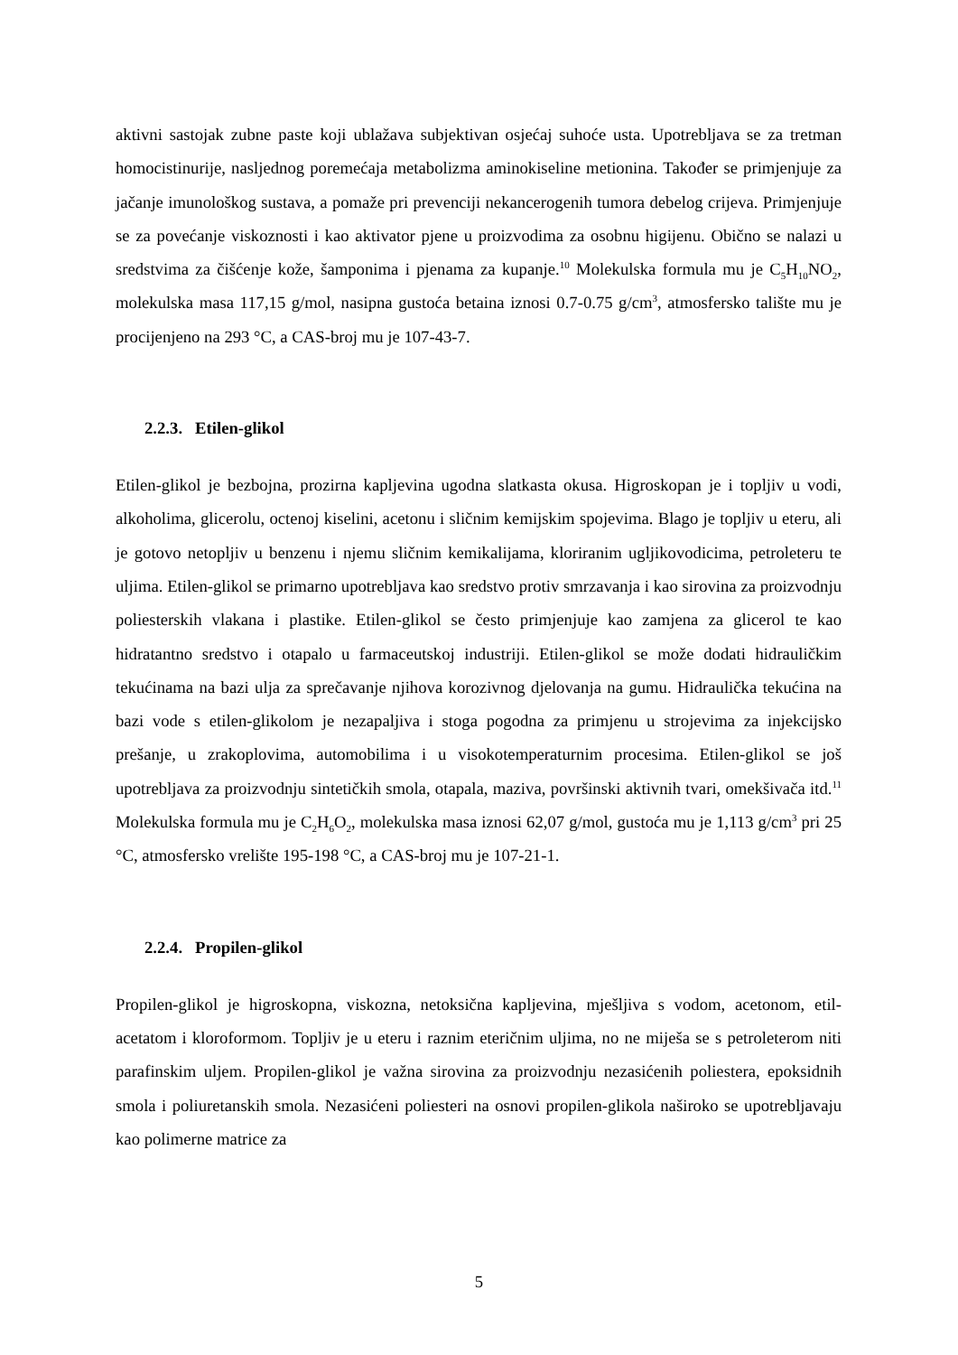aktivni sastojak zubne paste koji ublažava subjektivan osjećaj suhoće usta. Upotrebljava se za tretman homocistinurije, nasljednog poremećaja metabolizma aminokiseline metionina. Također se primjenjuje za jačanje imunološkog sustava, a pomaže pri prevenciji nekancerogenih tumora debelog crijeva. Primjenjuje se za povećanje viskoznosti i kao aktivator pjene u proizvodima za osobnu higijenu. Obično se nalazi u sredstvima za čišćenje kože, šamponima i pjenama za kupanje.<sup>10</sup> Molekulska formula mu je C<sub>5</sub>H<sub>10</sub>NO<sub>2</sub>, molekulska masa 117,15 g/mol, nasipna gustoća betaina iznosi 0.7-0.75 g/cm<sup>3</sup>, atmosfersko talište mu je procijenjeno na 293 °C, a CAS-broj mu je 107-43-7.
2.2.3. Etilen-glikol
Etilen-glikol je bezbojna, prozirna kapljevina ugodna slatkasta okusa. Higroskopan je i topljiv u vodi, alkoholima, glicerolu, octenoj kiselini, acetonu i sličnim kemijskim spojevima. Blago je topljiv u eteru, ali je gotovo netopljiv u benzenu i njemu sličnim kemikalijama, kloriranim ugljikovodicima, petroleteru te uljima. Etilen-glikol se primarno upotrebljava kao sredstvo protiv smrzavanja i kao sirovina za proizvodnju poliesterskih vlakana i plastike. Etilen-glikol se često primjenjuje kao zamjena za glicerol te kao hidratantno sredstvo i otapalo u farmaceutskoj industriji. Etilen-glikol se može dodati hidrauličkim tekućinama na bazi ulja za sprečavanje njihova korozivnog djelovanja na gumu. Hidraulička tekućina na bazi vode s etilen-glikolom je nezapaljiva i stoga pogodna za primjenu u strojevima za injekcijsko prešanje, u zrakoplovima, automobilima i u visokotemperaturnim procesima. Etilen-glikol se još upotrebljava za proizvodnju sintetičkih smola, otapala, maziva, površinski aktivnih tvari, omekšivača itd.<sup>11</sup> Molekulska formula mu je C<sub>2</sub>H<sub>6</sub>O<sub>2</sub>, molekulska masa iznosi 62,07 g/mol, gustoća mu je 1,113 g/cm<sup>3</sup> pri 25 °C, atmosfersko vrelište 195-198 °C, a CAS-broj mu je 107-21-1.
2.2.4. Propilen-glikol
Propilen-glikol je higroskopna, viskozna, netoksična kapljevina, mješljiva s vodom, acetonom, etil-acetatom i kloroformom. Topljiv je u eteru i raznim eteričnim uljima, no ne miješa se s petroleterom niti parafinskim uljem. Propilen-glikol je važna sirovina za proizvodnju nezasićenih poliestera, epoksidnih smola i poliuretanskih smola. Nezasićeni poliesteri na osnovi propilen-glikola naširoko se upotrebljavaju kao polimerne matrice za
5